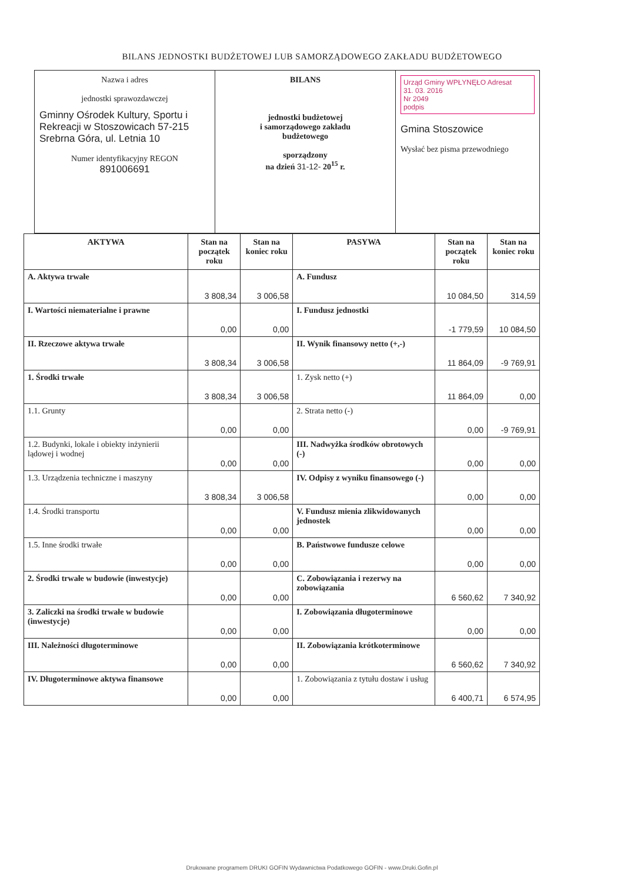BILANS JEDNOSTKI BUDŻETOWEJ LUB SAMORZĄDOWEGO ZAKŁADU BUDŻETOWEGO
| Nazwa i adres jednostki sprawozdawczej Gminny Ośrodek Kultury, Sportu i Rekreacji w Stoszowicach 57-215 Srebrna Góra, ul. Letnia 10 Numer identyfikacyjny REGON 891006691 | BILANS jednostki budżetowej i samorządowego zakładu budżetowego sporządzony na dzień 31-12- 20<sup>15</sup> r. | Urząd Gminy WPŁYNĘŁO Adresat 31. 03. 2016 Nr 2049 podpis Gmina Stoszowice Wysłać bez pisma przewodniego |
| AKTYWA | Stan na początek roku | Stan na koniec roku | PASYWA | Stan na początek roku | Stan na koniec roku |
| --- | --- | --- | --- | --- | --- |
| A. Aktywa trwałe | 3 808,34 | 3 006,58 | A. Fundusz | 10 084,50 | 314,59 |
| I. Wartości niematerialne i prawne | 0,00 | 0,00 | I. Fundusz jednostki | -1 779,59 | 10 084,50 |
| II. Rzeczowe aktywa trwałe | 3 808,34 | 3 006,58 | II. Wynik finansowy netto (+,-) | 11 864,09 | -9 769,91 |
| 1. Środki trwałe | 3 808,34 | 3 006,58 | 1. Zysk netto (+) | 11 864,09 | 0,00 |
| 1.1. Grunty | 0,00 | 0,00 | 2. Strata netto (-) | 0,00 | -9 769,91 |
| 1.2. Budynki, lokale i obiekty inżynierii lądowej i wodnej | 0,00 | 0,00 | III. Nadwyżka środków obrotowych (-) | 0,00 | 0,00 |
| 1.3. Urządzenia techniczne i maszyny | 3 808,34 | 3 006,58 | IV. Odpisy z wyniku finansowego (-) | 0,00 | 0,00 |
| 1.4. Środki transportu | 0,00 | 0,00 | V. Fundusz mienia zlikwidowanych jednostek | 0,00 | 0,00 |
| 1.5. Inne środki trwałe | 0,00 | 0,00 | B. Państwowe fundusze celowe | 0,00 | 0,00 |
| 2. Środki trwałe w budowie (inwestycje) | 0,00 | 0,00 | C. Zobowiązania i rezerwy na zobowiązania | 6 560,62 | 7 340,92 |
| 3. Zaliczki na środki trwałe w budowie (inwestycje) | 0,00 | 0,00 | I. Zobowiązania długoterminowe | 0,00 | 0,00 |
| III. Należności długoterminowe | 0,00 | 0,00 | II. Zobowiązania krótkoterminowe | 6 560,62 | 7 340,92 |
| IV. Długoterminowe aktywa finansowe | 0,00 | 0,00 | 1. Zobowiązania z tytułu dostaw i usług | 6 400,71 | 6 574,95 |
Drukowane programem DRUKI GOFIN Wydawnictwa Podatkowego GOFIN - www.Druki.Gofin.pl